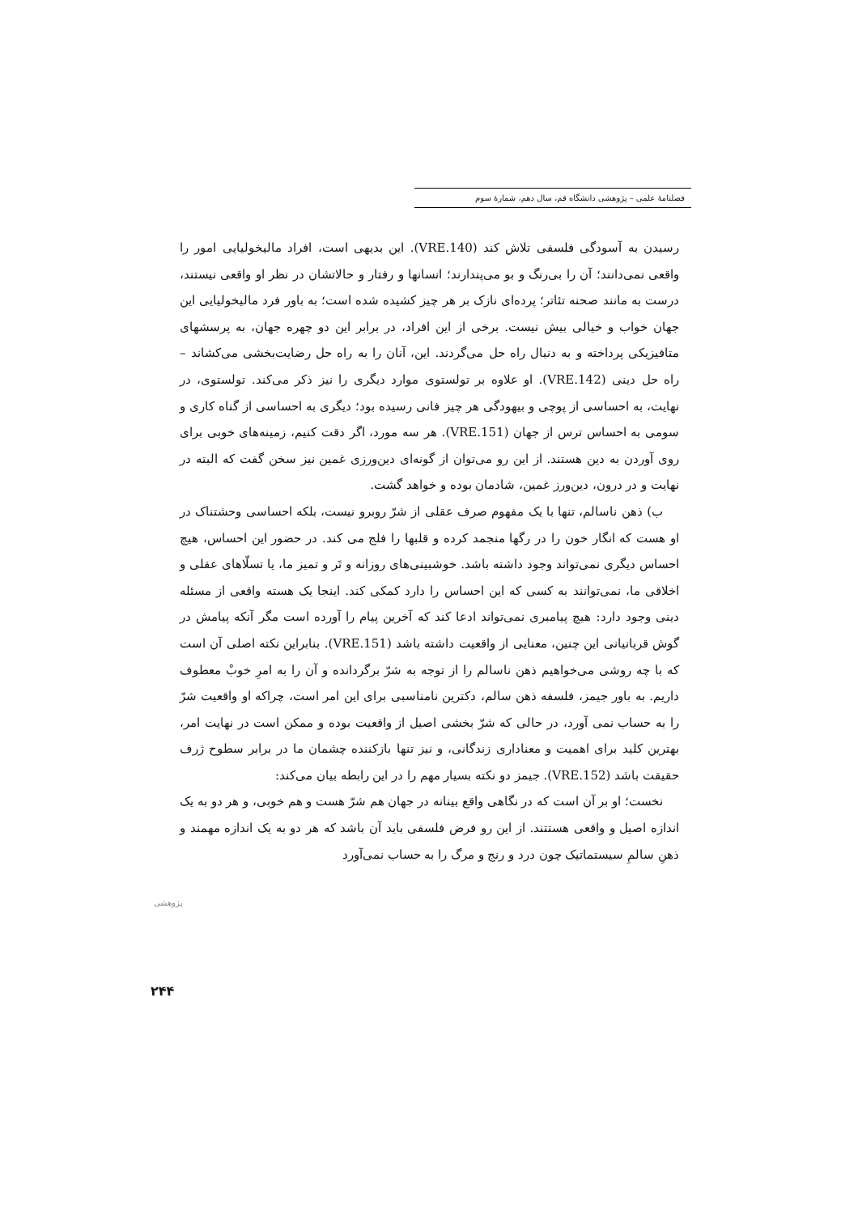فصلنامهٔ علمی – پژوهشی دانشگاه قم، سال دهم، شمارهٔ سوم
رسیدن به آسودگی فلسفی تلاش کند (VRE.140). این بدیهی است، افراد مالیخولیایی امور را واقعی نمی‌دانند؛ آن را بی‌رنگ و بو می‌پندارند؛ انسانها و رفتار و حالاتشان در نظر او واقعی نیستند، درست به مانند صحنه تئاتر؛ پرده‌ای نازک بر هر چیز کشیده شده است؛ به باور فرد مالیخولیایی این جهان خواب و خیالی بیش نیست. برخی از این افراد، در برابر این دو چهره جهان، به پرسشهای متافیزیکی پرداخته و به دنبال راه حل می‌گردند. این، آنان را به راه حل رضایت‌بخشی می‌کشاند – راه حل دینی (VRE.142). او علاوه بر تولستوی موارد دیگری را نیز ذکر می‌کند. تولستوی، در نهایت، به احساسی از پوچی و بیهودگی هر چیز فانی رسیده بود؛ دیگری به احساسی از گناه کاری و سومی به احساس ترس از جهان (VRE.151). هر سه مورد، اگر دقت کنیم، زمینه‌های خوبی برای روی آوردن به دین هستند. از این رو می‌توان از گونه‌ای دین‌ورزی غمین نیز سخن گفت که البته در نهایت و در درون، دین‌ورز غمین، شادمان بوده و خواهد گشت.
ب) ذهن ناسالم، تنها با یک مفهوم صرف عقلی از شرّ روبرو نیست، بلکه احساسی وحشتناک در او هست که انگار خون را در رگها منجمد کرده و قلبها را فلج می کند. در حضور این احساس، هیچ احساس دیگری نمی‌تواند وجود داشته باشد. خوشبینی‌های روزانه و تَر و تمیز ما، یا تسلّاهای عقلی و اخلاقی ما، نمی‌توانند به کسی که این احساس را دارد کمکی کند. اینجا یک هسته واقعی از مسئله دینی وجود دارد: هیچ پیامبری نمی‌تواند ادعا کند که آخرین پیام را آورده است مگر آنکه پیامش در گوش قربانیانی این چنین، معنایی از واقعیت داشته باشد (VRE.151). بنابراین نکته اصلی آن است که با چه روشی می‌خواهیم ذهن ناسالم را از توجه به شرّ برگردانده و آن را به امرِ خوبْ معطوف داریم. به باور جیمز، فلسفه ذهن سالم، دکترین نامناسبی برای این امر است، چراکه او واقعیت شرّ را به حساب نمی آورد، در حالی که شرّ بخشی اصیل از واقعیت بوده و ممکن است در نهایت امر، بهترین کلید برای اهمیت و معناداری زندگانی، و نیز تنها بازکننده چشمان ما در برابر سطوح ژرف حقیقت باشد (VRE.152). جیمز دو نکته بسیار مهم را در این رابطه بیان می‌کند:
نخست؛ او بر آن است که در نگاهی واقع بینانه در جهان هم شرّ هست و هم خوبی، و هر دو به یک اندازه اصیل و واقعی هستتند. از این رو فرض فلسفی باید آن باشد که هر دو به یک اندازه مهمند و ذهنِ سالمِ سیستماتیک چون درد و رنج و مرگ را به حساب نمی‌آورد
پژوهشی
۲۴۴